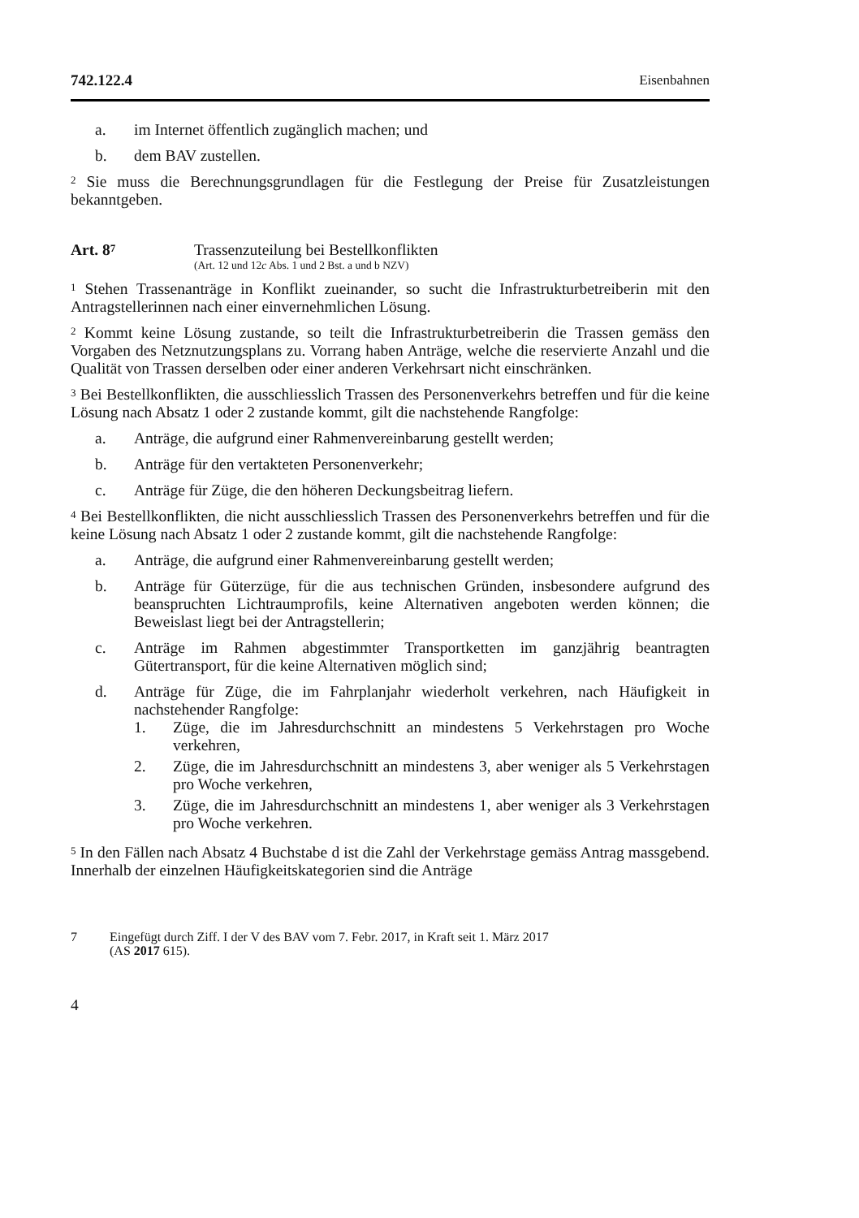742.122.4 Eisenbahnen
a. im Internet öffentlich zugänglich machen; und
b. dem BAV zustellen.
<sup>2</sup> Sie muss die Berechnungsgrundlagen für die Festlegung der Preise für Zusatzleistungen bekanntgeben.
Art. 8<sup>7</sup>
Trassenzuteilung bei Bestellkonflikten
(Art. 12 und 12c Abs. 1 und 2 Bst. a und b NZV)
<sup>1</sup> Stehen Trassenanträge in Konflikt zueinander, so sucht die Infrastrukturbetreiberin mit den Antragstellerinnen nach einer einvernehmlichen Lösung.
<sup>2</sup> Kommt keine Lösung zustande, so teilt die Infrastrukturbetreiberin die Trassen gemäss den Vorgaben des Netznutzungsplans zu. Vorrang haben Anträge, welche die reservierte Anzahl und die Qualität von Trassen derselben oder einer anderen Verkehrsart nicht einschränken.
<sup>3</sup> Bei Bestellkonflikten, die ausschliesslich Trassen des Personenverkehrs betreffen und für die keine Lösung nach Absatz 1 oder 2 zustande kommt, gilt die nachstehende Rangfolge:
a. Anträge, die aufgrund einer Rahmenvereinbarung gestellt werden;
b. Anträge für den vertakteten Personenverkehr;
c. Anträge für Züge, die den höheren Deckungsbeitrag liefern.
<sup>4</sup> Bei Bestellkonflikten, die nicht ausschliesslich Trassen des Personenverkehrs betreffen und für die keine Lösung nach Absatz 1 oder 2 zustande kommt, gilt die nachstehende Rangfolge:
a. Anträge, die aufgrund einer Rahmenvereinbarung gestellt werden;
b. Anträge für Güterzüge, für die aus technischen Gründen, insbesondere aufgrund des beanspruchten Lichtraumprofils, keine Alternativen angeboten werden können; die Beweislast liegt bei der Antragstellerin;
c. Anträge im Rahmen abgestimmter Transportketten im ganzjährig beantragten Gütertransport, für die keine Alternativen möglich sind;
d. Anträge für Züge, die im Fahrplanjahr wiederholt verkehren, nach Häufigkeit in nachstehender Rangfolge:
1. Züge, die im Jahresdurchschnitt an mindestens 5 Verkehrstagen pro Woche verkehren,
2. Züge, die im Jahresdurchschnitt an mindestens 3, aber weniger als 5 Verkehrstagen pro Woche verkehren,
3. Züge, die im Jahresdurchschnitt an mindestens 1, aber weniger als 3 Verkehrstagen pro Woche verkehren.
<sup>5</sup> In den Fällen nach Absatz 4 Buchstabe d ist die Zahl der Verkehrstage gemäss Antrag massgebend. Innerhalb der einzelnen Häufigkeitskategorien sind die Anträge
7 Eingefügt durch Ziff. I der V des BAV vom 7. Febr. 2017, in Kraft seit 1. März 2017
(AS 2017 615).
4